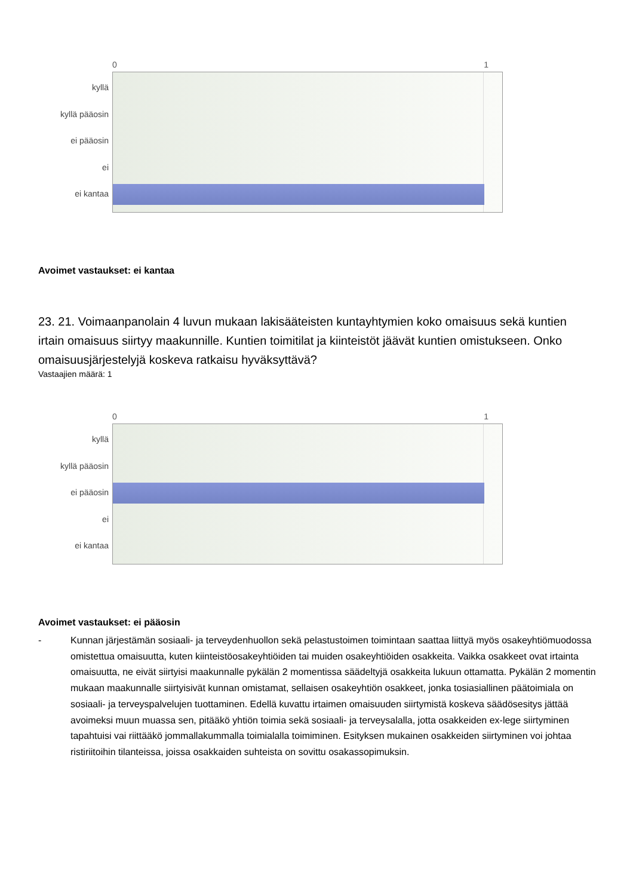0 1
kyllä
kyllä pääosin
ei pääosin
ei
ei kantaa
Avoimet vastaukset: ei kantaa
23. 21. Voimaanpanolain 4 luvun mukaan lakisääteisten kuntayhtymien koko omaisuus sekä kuntien irtain omaisuus siirtyy maakunnille. Kuntien toimitilat ja kiinteistöt jäävät kuntien omistukseen. Onko omaisuusjärjestelyjä koskeva ratkaisu hyväksyttävä?
Vastaajien määrä: 1
0 1
kyllä
kyllä pääosin
ei pääosin
ei
ei kantaa
Avoimet vastaukset: ei pääosin
- Kunnan järjestämän sosiaali- ja terveydenhuollon sekä pelastustoimen toimintaan saattaa liittyä myös osakeyhtiömuodossa omistettua omaisuutta, kuten kiinteistöosakeyhtiöiden tai muiden osakeyhtiöiden osakkeita. Vaikka osakkeet ovat irtainta omaisuutta, ne eivät siirtyisi maakunnalle pykälän 2 momentissa säädeltyjä osakkeita lukuun ottamatta. Pykälän 2 momentin mukaan maakunnalle siirtyisivät kunnan omistamat, sellaisen osakeyhtiön osakkeet, jonka tosiasiallinen päätoimiala on sosiaali- ja terveyspalvelujen tuottaminen. Edellä kuvattu irtaimen omaisuuden siirtymistä koskeva säädösesitys jättää avoimeksi muun muassa sen, pitääkö yhtiön toimia sekä sosiaali- ja terveysalalla, jotta osakkeiden ex-lege siirtyminen tapahtuisi vai riittääkö jommallakummalla toimialalla toimiminen. Esityksen mukainen osakkeiden siirtyminen voi johtaa ristiriitoihin tilanteissa, joissa osakkaiden suhteista on sovittu osakassopimuksin.